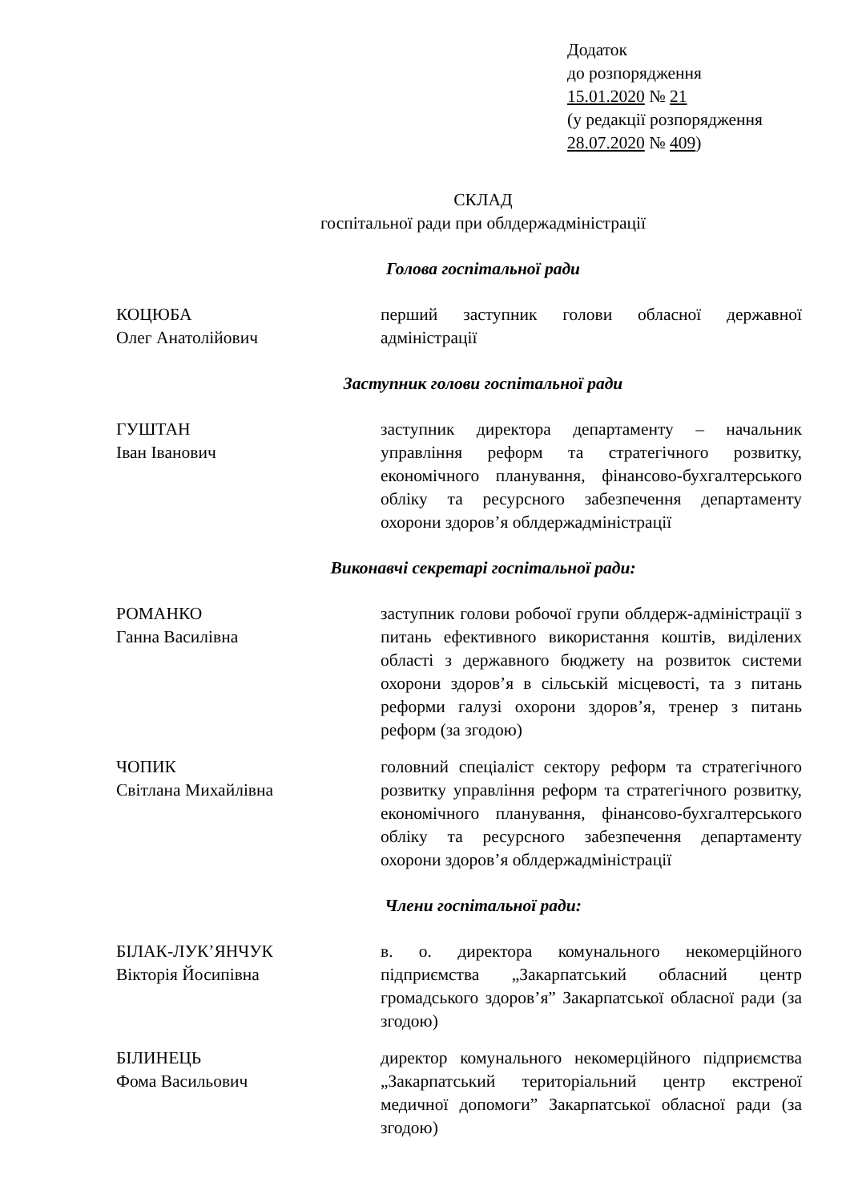Додаток
до розпорядження
15.01.2020 № 21
(у редакції розпорядження
28.07.2020 № 409)
СКЛАД
госпітальної ради при облдержадміністрації
Голова госпітальної ради
КОЦЮБА
Олег Анатолійович
перший заступник голови обласної державної адміністрації
Заступник голови госпітальної ради
ГУШТАН
Іван Іванович
заступник директора департаменту – начальник управління реформ та стратегічного розвитку, економічного планування, фінансово-бухгалтерського обліку та ресурсного забезпечення департаменту охорони здоров’я облдержадміністрації
Виконавчі секретарі госпітальної ради:
РОМАНКО
Ганна Василівна
заступник голови робочої групи облдерж-адміністрації з питань ефективного використання коштів, виділених області з державного бюджету на розвиток системи охорони здоров’я в сільській місцевості, та з питань реформи галузі охорони здоров’я, тренер з питань реформ (за згодою)
ЧОПИК
Світлана Михайлівна
головний спеціаліст сектору реформ та стратегічного розвитку управління реформ та стратегічного розвитку, економічного планування, фінансово-бухгалтерського обліку та ресурсного забезпечення департаменту охорони здоров’я облдержадміністрації
Члени госпітальної ради:
БІЛАК-ЛУК’ЯНЧУК
Вікторія Йосипівна
в. о. директора комунального некомерційного підприємства „Закарпатський обласний центр громадського здоров’я” Закарпатської обласної ради (за згодою)
БІЛИНЕЦЬ
Фома Васильович
директор комунального некомерційного підприємства „Закарпатський територіальний центр екстреної медичної допомоги” Закарпатської обласної ради (за згодою)